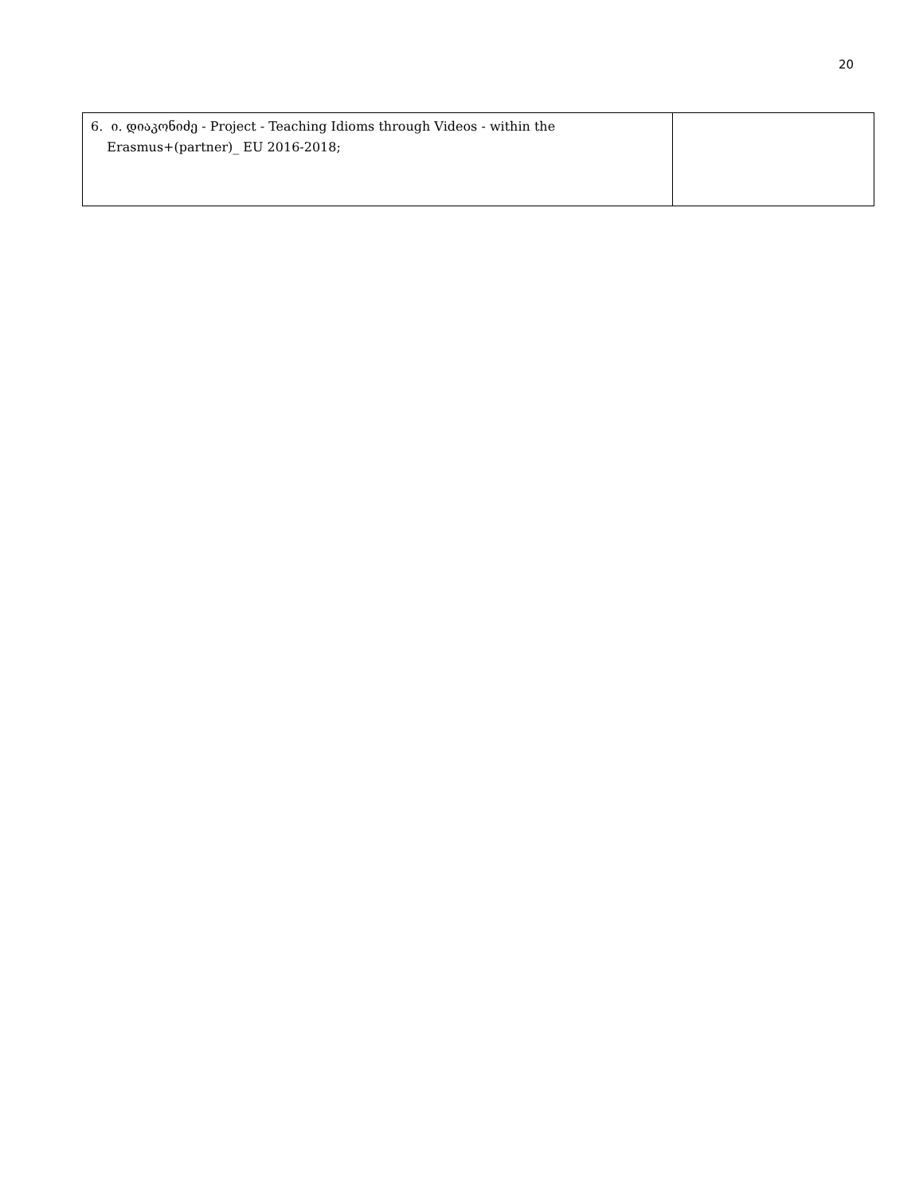20
| 6. ი. დიაკონიძე - Project - Teaching Idioms through Videos - within the Erasmus+(partner)_ EU 2016-2018; | |